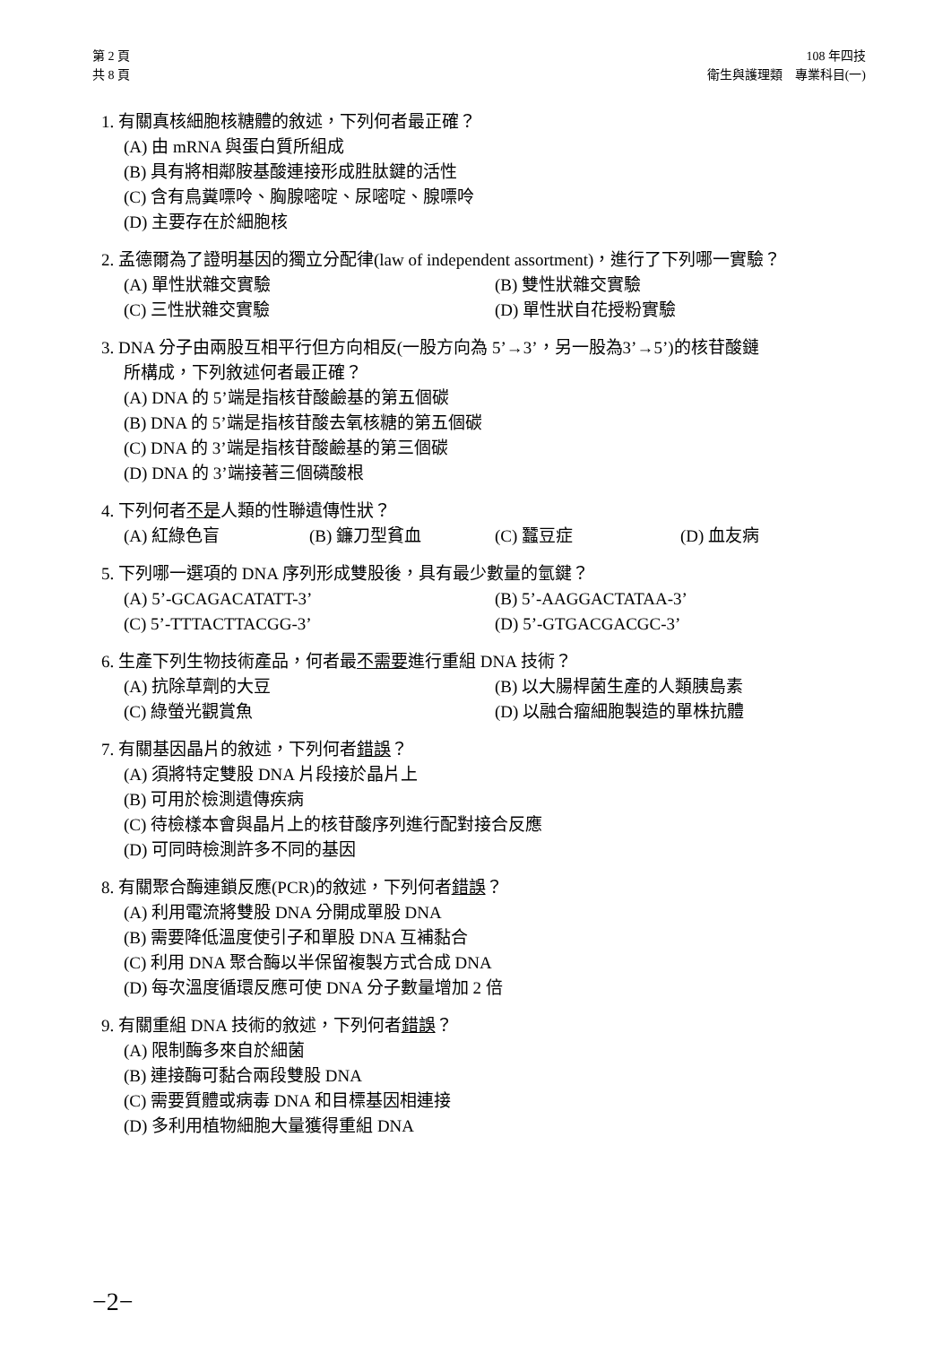第 2 頁
共 8 頁
108 年四技
衛生與護理類　專業科目(一)
1. 有關真核細胞核糖體的敘述，下列何者最正確？
(A) 由 mRNA 與蛋白質所組成
(B) 具有將相鄰胺基酸連接形成胜肽鍵的活性
(C) 含有鳥糞嘌呤、胸腺嘧啶、尿嘧啶、腺嘌呤
(D) 主要存在於細胞核
2. 孟德爾為了證明基因的獨立分配律(law of independent assortment)，進行了下列哪一實驗？
(A) 單性狀雜交實驗 (B) 雙性狀雜交實驗
(C) 三性狀雜交實驗 (D) 單性狀自花授粉實驗
3. DNA 分子由兩股互相平行但方向相反(一股方向為 5’→3’，另一股為3’→5’)的核苷酸鏈
所構成，下列敘述何者最正確？
(A) DNA 的 5’端是指核苷酸鹼基的第五個碳
(B) DNA 的 5’端是指核苷酸去氧核糖的第五個碳
(C) DNA 的 3’端是指核苷酸鹼基的第三個碳
(D) DNA 的 3’端接著三個磷酸根
4. 下列何者不是人類的性聯遺傳性狀？
(A) 紅綠色盲 (B) 鐮刀型貧血 (C) 蠶豆症 (D) 血友病
5. 下列哪一選項的 DNA 序列形成雙股後，具有最少數量的氫鍵？
(A) 5’-GCAGACATATT-3’ (B) 5’-AAGGACTATAA-3’
(C) 5’-TTTACTTACGG-3’ (D) 5’-GTGACGACGC-3’
6. 生產下列生物技術產品，何者最不需要進行重組 DNA 技術？
(A) 抗除草劑的大豆 (B) 以大腸桿菌生產的人類胰島素
(C) 綠螢光觀賞魚 (D) 以融合瘤細胞製造的單株抗體
7. 有關基因晶片的敘述，下列何者錯誤？
(A) 須將特定雙股 DNA 片段接於晶片上
(B) 可用於檢測遺傳疾病
(C) 待檢樣本會與晶片上的核苷酸序列進行配對接合反應
(D) 可同時檢測許多不同的基因
8. 有關聚合酶連鎖反應(PCR)的敘述，下列何者錯誤？
(A) 利用電流將雙股 DNA 分開成單股 DNA
(B) 需要降低溫度使引子和單股 DNA 互補黏合
(C) 利用 DNA 聚合酶以半保留複製方式合成 DNA
(D) 每次溫度循環反應可使 DNA 分子數量增加 2 倍
9. 有關重組 DNA 技術的敘述，下列何者錯誤？
(A) 限制酶多來自於細菌
(B) 連接酶可黏合兩段雙股 DNA
(C) 需要質體或病毒 DNA 和目標基因相連接
(D) 多利用植物細胞大量獲得重組 DNA
−2−